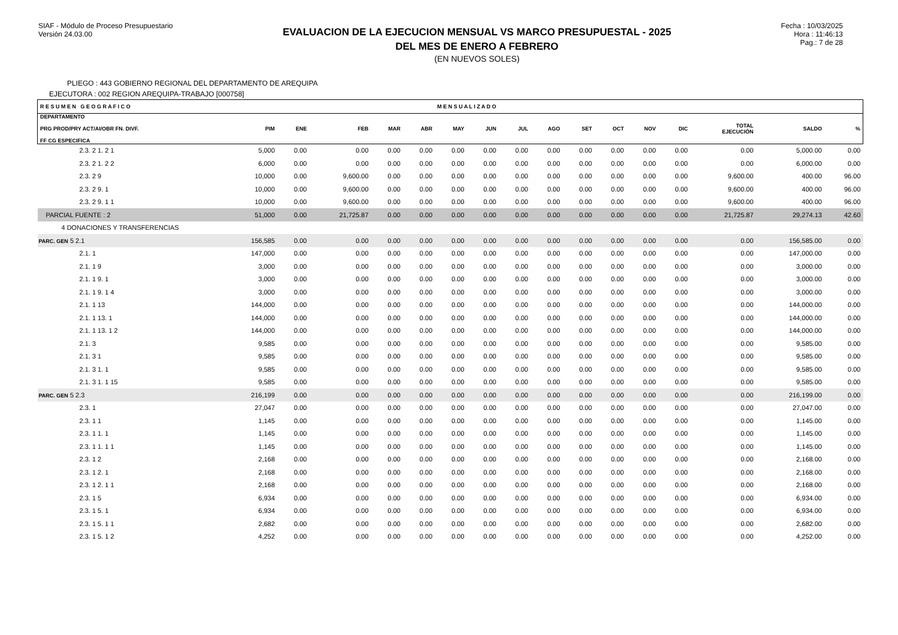SIAF - Módulo de Proceso Presupuestario
Versión 24.03.00
EVALUACION DE LA EJECUCION MENSUAL VS MARCO PRESUPUESTAL - 2025
DEL MES DE ENERO A FEBRERO
(EN NUEVOS SOLES)
Fecha : 10/03/2025
Hora : 11:46:13
Pag.: 7 de 28
PLIEGO : 443 GOBIERNO REGIONAL DEL DEPARTAMENTO DE AREQUIPA
EJECUTORA : 002 REGION AREQUIPA-TRABAJO [000758]
| R E S U M E N G E O G R A F I C O | | | | | | M E N S U A L I Z A D O | | | | | | | | | | |
| --- | --- | --- | --- | --- | --- | --- | --- | --- | --- | --- | --- | --- | --- | --- | --- | --- |
| DEPARTAMENTO PRG PROD/PRY ACT/AI/OBR FN. DIVF. FF CG ESPECIFICA | PIM | ENE | FEB | MAR | ABR | MAY | JUN | JUL | AGO | SET | OCT | NOV | DIC | TOTAL EJECUCIÓN | SALDO | % |
| 2.3. 2 1. 2 1 | 5,000 | 0.00 | 0.00 | 0.00 | 0.00 | 0.00 | 0.00 | 0.00 | 0.00 | 0.00 | 0.00 | 0.00 | 0.00 | 0.00 | 5,000.00 | 0.00 |
| 2.3. 2 1. 2 2 | 6,000 | 0.00 | 0.00 | 0.00 | 0.00 | 0.00 | 0.00 | 0.00 | 0.00 | 0.00 | 0.00 | 0.00 | 0.00 | 0.00 | 6,000.00 | 0.00 |
| 2.3. 2 9 | 10,000 | 0.00 | 9,600.00 | 0.00 | 0.00 | 0.00 | 0.00 | 0.00 | 0.00 | 0.00 | 0.00 | 0.00 | 0.00 | 9,600.00 | 400.00 | 96.00 |
| 2.3. 2 9. 1 | 10,000 | 0.00 | 9,600.00 | 0.00 | 0.00 | 0.00 | 0.00 | 0.00 | 0.00 | 0.00 | 0.00 | 0.00 | 0.00 | 9,600.00 | 400.00 | 96.00 |
| 2.3. 2 9. 1 1 | 10,000 | 0.00 | 9,600.00 | 0.00 | 0.00 | 0.00 | 0.00 | 0.00 | 0.00 | 0.00 | 0.00 | 0.00 | 0.00 | 9,600.00 | 400.00 | 96.00 |
| PARCIAL FUENTE : 2 | 51,000 | 0.00 | 21,725.87 | 0.00 | 0.00 | 0.00 | 0.00 | 0.00 | 0.00 | 0.00 | 0.00 | 0.00 | 0.00 | 21,725.87 | 29,274.13 | 42.60 |
| 4 DONACIONES Y TRANSFERENCIAS | | | | | | | | | | | | | | | | |
| PARC. GEN 5 2.1 | 156,585 | 0.00 | 0.00 | 0.00 | 0.00 | 0.00 | 0.00 | 0.00 | 0.00 | 0.00 | 0.00 | 0.00 | 0.00 | 0.00 | 156,585.00 | 0.00 |
| 2.1. 1 | 147,000 | 0.00 | 0.00 | 0.00 | 0.00 | 0.00 | 0.00 | 0.00 | 0.00 | 0.00 | 0.00 | 0.00 | 0.00 | 0.00 | 147,000.00 | 0.00 |
| 2.1. 1 9 | 3,000 | 0.00 | 0.00 | 0.00 | 0.00 | 0.00 | 0.00 | 0.00 | 0.00 | 0.00 | 0.00 | 0.00 | 0.00 | 0.00 | 3,000.00 | 0.00 |
| 2.1. 1 9. 1 | 3,000 | 0.00 | 0.00 | 0.00 | 0.00 | 0.00 | 0.00 | 0.00 | 0.00 | 0.00 | 0.00 | 0.00 | 0.00 | 0.00 | 3,000.00 | 0.00 |
| 2.1. 1 9. 1 4 | 3,000 | 0.00 | 0.00 | 0.00 | 0.00 | 0.00 | 0.00 | 0.00 | 0.00 | 0.00 | 0.00 | 0.00 | 0.00 | 0.00 | 3,000.00 | 0.00 |
| 2.1. 1 13 | 144,000 | 0.00 | 0.00 | 0.00 | 0.00 | 0.00 | 0.00 | 0.00 | 0.00 | 0.00 | 0.00 | 0.00 | 0.00 | 0.00 | 144,000.00 | 0.00 |
| 2.1. 1 13. 1 | 144,000 | 0.00 | 0.00 | 0.00 | 0.00 | 0.00 | 0.00 | 0.00 | 0.00 | 0.00 | 0.00 | 0.00 | 0.00 | 0.00 | 144,000.00 | 0.00 |
| 2.1. 1 13. 1 2 | 144,000 | 0.00 | 0.00 | 0.00 | 0.00 | 0.00 | 0.00 | 0.00 | 0.00 | 0.00 | 0.00 | 0.00 | 0.00 | 0.00 | 144,000.00 | 0.00 |
| 2.1. 3 | 9,585 | 0.00 | 0.00 | 0.00 | 0.00 | 0.00 | 0.00 | 0.00 | 0.00 | 0.00 | 0.00 | 0.00 | 0.00 | 0.00 | 9,585.00 | 0.00 |
| 2.1. 3 1 | 9,585 | 0.00 | 0.00 | 0.00 | 0.00 | 0.00 | 0.00 | 0.00 | 0.00 | 0.00 | 0.00 | 0.00 | 0.00 | 0.00 | 9,585.00 | 0.00 |
| 2.1. 3 1. 1 | 9,585 | 0.00 | 0.00 | 0.00 | 0.00 | 0.00 | 0.00 | 0.00 | 0.00 | 0.00 | 0.00 | 0.00 | 0.00 | 0.00 | 9,585.00 | 0.00 |
| 2.1. 3 1. 1 15 | 9,585 | 0.00 | 0.00 | 0.00 | 0.00 | 0.00 | 0.00 | 0.00 | 0.00 | 0.00 | 0.00 | 0.00 | 0.00 | 0.00 | 9,585.00 | 0.00 |
| PARC. GEN 5 2.3 | 216,199 | 0.00 | 0.00 | 0.00 | 0.00 | 0.00 | 0.00 | 0.00 | 0.00 | 0.00 | 0.00 | 0.00 | 0.00 | 0.00 | 216,199.00 | 0.00 |
| 2.3. 1 | 27,047 | 0.00 | 0.00 | 0.00 | 0.00 | 0.00 | 0.00 | 0.00 | 0.00 | 0.00 | 0.00 | 0.00 | 0.00 | 0.00 | 27,047.00 | 0.00 |
| 2.3. 1 1 | 1,145 | 0.00 | 0.00 | 0.00 | 0.00 | 0.00 | 0.00 | 0.00 | 0.00 | 0.00 | 0.00 | 0.00 | 0.00 | 0.00 | 1,145.00 | 0.00 |
| 2.3. 1 1. 1 | 1,145 | 0.00 | 0.00 | 0.00 | 0.00 | 0.00 | 0.00 | 0.00 | 0.00 | 0.00 | 0.00 | 0.00 | 0.00 | 0.00 | 1,145.00 | 0.00 |
| 2.3. 1 1. 1 1 | 1,145 | 0.00 | 0.00 | 0.00 | 0.00 | 0.00 | 0.00 | 0.00 | 0.00 | 0.00 | 0.00 | 0.00 | 0.00 | 0.00 | 1,145.00 | 0.00 |
| 2.3. 1 2 | 2,168 | 0.00 | 0.00 | 0.00 | 0.00 | 0.00 | 0.00 | 0.00 | 0.00 | 0.00 | 0.00 | 0.00 | 0.00 | 0.00 | 2,168.00 | 0.00 |
| 2.3. 1 2. 1 | 2,168 | 0.00 | 0.00 | 0.00 | 0.00 | 0.00 | 0.00 | 0.00 | 0.00 | 0.00 | 0.00 | 0.00 | 0.00 | 0.00 | 2,168.00 | 0.00 |
| 2.3. 1 2. 1 1 | 2,168 | 0.00 | 0.00 | 0.00 | 0.00 | 0.00 | 0.00 | 0.00 | 0.00 | 0.00 | 0.00 | 0.00 | 0.00 | 0.00 | 2,168.00 | 0.00 |
| 2.3. 1 5 | 6,934 | 0.00 | 0.00 | 0.00 | 0.00 | 0.00 | 0.00 | 0.00 | 0.00 | 0.00 | 0.00 | 0.00 | 0.00 | 0.00 | 6,934.00 | 0.00 |
| 2.3. 1 5. 1 | 6,934 | 0.00 | 0.00 | 0.00 | 0.00 | 0.00 | 0.00 | 0.00 | 0.00 | 0.00 | 0.00 | 0.00 | 0.00 | 0.00 | 6,934.00 | 0.00 |
| 2.3. 1 5. 1 1 | 2,682 | 0.00 | 0.00 | 0.00 | 0.00 | 0.00 | 0.00 | 0.00 | 0.00 | 0.00 | 0.00 | 0.00 | 0.00 | 0.00 | 2,682.00 | 0.00 |
| 2.3. 1 5. 1 2 | 4,252 | 0.00 | 0.00 | 0.00 | 0.00 | 0.00 | 0.00 | 0.00 | 0.00 | 0.00 | 0.00 | 0.00 | 0.00 | 0.00 | 4,252.00 | 0.00 |